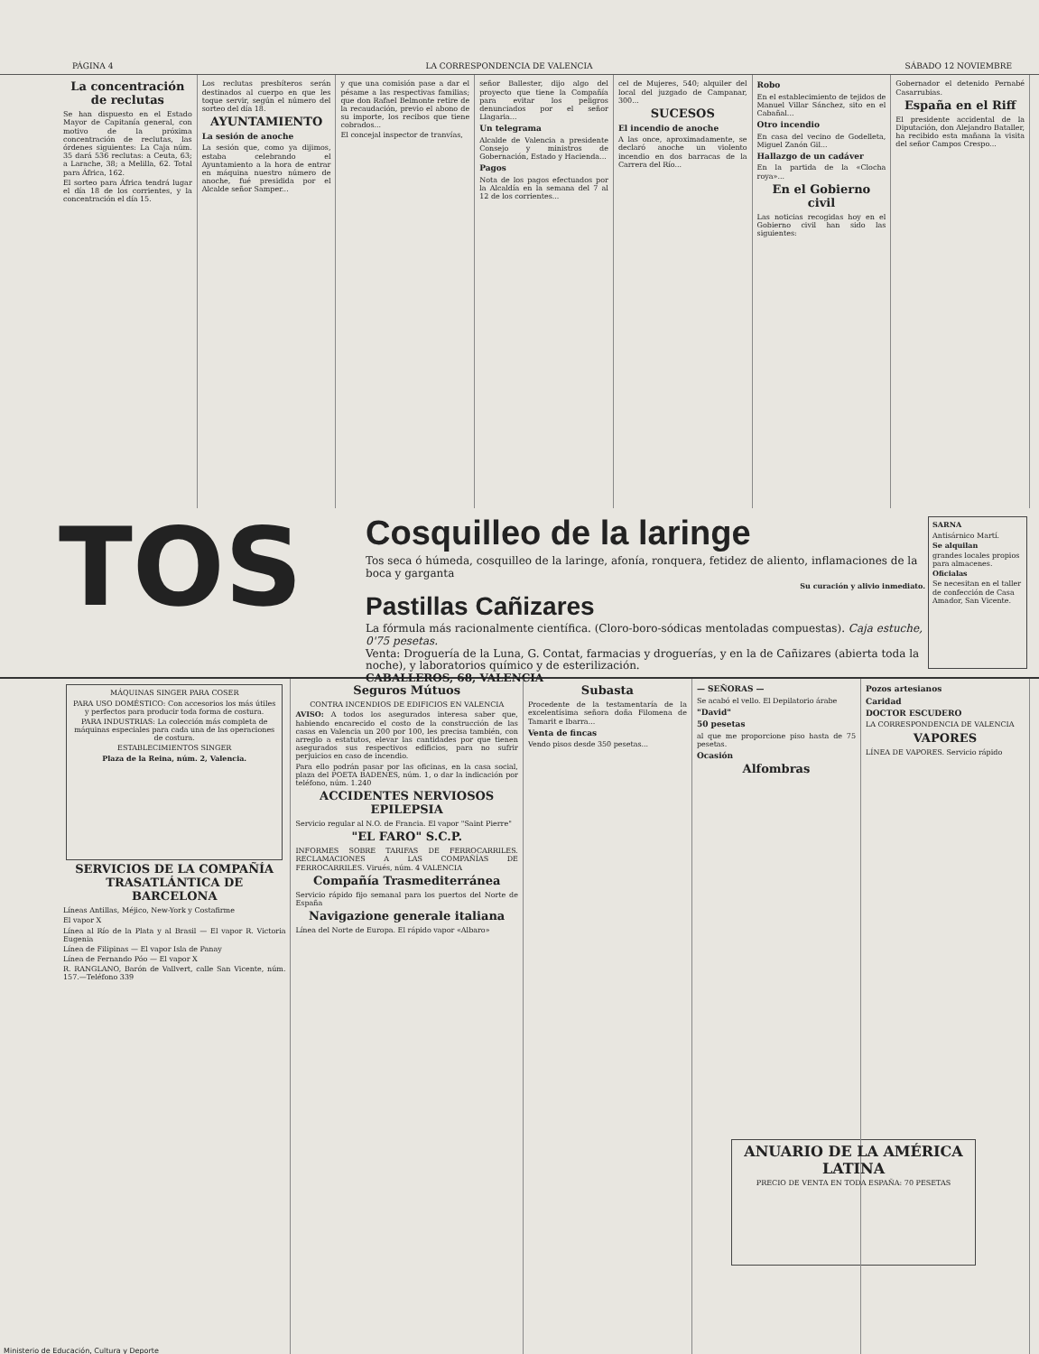PÁGINA 4 LA CORRESPONDENCIA DE VALENCIA SÁBADO 12 NOVIEMBRE
La concentración de reclutas
Se han dispuesto en el Estado Mayor de Capitanía general, con motivo de la próxima concentración de reclutas, las órdenes siguientes: La Caja núm. 35 dará 536 reclutas: a Ceuta, 63; a Larache, 38; a Melilla, 62. Total para África, 162.
El sorteo para África tendrá lugar el día 18 de los corrientes, y la concentración el día 15.
Los reclutas presbíteros serán destinados al cuerpo en que les toque servir, según el número del sorteo del día 18.
AYUNTAMIENTO
La sesión de anoche
La sesión que, como ya dijimos, estaba celebrando el Ayuntamiento a la hora de entrar en máquina nuestro número de anoche, fué presidida por el Alcalde señor Samper...
y que una comisión pase a dar el pésame a las respectivas familias; que don Rafael Belmonte retire de la recaudación, previo el abono de su importe, los recibos que tiene cobrados...
El concejal inspector de tranvías,
señor Ballester, dijo algo del proyecto que tiene la Compañía para evitar los peligros denunciados por el señor Llagaria...
Un telegrama
Alcalde de Valencia a presidente Consejo y ministros de Gobernación, Estado y Hacienda...
Pagos
Nota de los pagos efectuados por la Alcaldía en la semana del 7 al 12 de los corrientes...
cel de Mujeres, 540; alquiler del local del juzgado de Campanar, 300...
SUCESOS
El incendio de anoche
A las once, aproximadamente, se declaró anoche un violento incendio en dos barracas de la Carrera del Río...
Robo
En el establecimiento de tejidos de Manuel Villar Sánchez, sito en el Cabañal...
Otro incendio
En casa del vecino de Godelleta, Miguel Zanón Gil...
Hallazgo de un cadáver
En la partida de la «Clocha roya»...
En el Gobierno civil
Las noticias recogidas hoy en el Gobierno civil han sido las siguientes:
Gobernador el detenido Pernabé Casarrubias.
España en el Riff
El presidente accidental de la Diputación, don Alejandro Bataller, ha recibido esta mañana la visita del señor Campos Crespo...
TOS
Cosquilleo de la laringe
Tos seca ó húmeda, cosquilleo de la laringe, afonía, ronquera, fetidez de aliento, inflamaciones de la boca y garganta
Su curación y alivio inmediato.
Pastillas Cañizares
La fórmula más racionalmente científica. (Cloro-boro-sódicas mentoladas compuestas). Caja estuche, 0'75 pesetas.
Venta: Droguería de la Luna, G. Contat, farmacias y droguerías, y en la de Cañizares (abierta toda la noche), y laboratorios químico y de esterilización.
CABALLEROS, 68, VALENCIA
SARNA
Antisárnico Martí.
Se alquilan
grandes locales propios para almacenes.
Oficialas
Se necesitan en el taller de confección de Casa Amador, San Vicente.
MÁQUINAS SINGER PARA COSER
PARA USO DOMÉSTICO: Con accesorios los más útiles y perfectos para producir toda forma de costura.
PARA INDUSTRIAS: La colección más completa de máquinas especiales para cada una de las operaciones de costura.
ESTABLECIMIENTOS SINGER
Plaza de la Reina, núm. 2, Valencia.
SERVICIOS DE LA COMPAÑÍA TRASATLÁNTICA DE BARCELONA
Líneas Antillas, Méjico, New-York y Costafirme
El vapor X
Línea al Río de la Plata y al Brasil — El vapor R. Victoria Eugenia
Línea de Filipinas — El vapor Isla de Panay
Línea de Fernando Póo — El vapor X
R. RANGLANO, Barón de Vallvert, calle San Vicente, núm. 157.—Teléfono 339
Seguros Mútuos
CONTRA INCENDIOS DE EDIFICIOS EN VALENCIA
AVISO: A todos los asegurados interesa saber que, habiendo encarecido el costo de la construcción de las casas en Valencia un 200 por 100, les precisa también, con arreglo a estatutos, elevar las cantidades por que tienen asegurados sus respectivos edificios, para no sufrir perjuicios en caso de incendio.
Para ello podrán pasar por las oficinas, en la casa social, plaza del POETA BADENES, núm. 1, o dar la indicación por teléfono, núm. 1.240
ACCIDENTES NERVIOSOS EPILEPSIA
Servicio regular al N.O. de Francia. El vapor "Saint Pierre"
"EL FARO" S.C.P.
INFORMES SOBRE TARIFAS DE FERROCARRILES. RECLAMACIONES A LAS COMPAÑÍAS DE FERROCARRILES. Virués, núm. 4 VALENCIA
Compañía Trasmediterránea
Servicio rápido fijo semanal para los puertos del Norte de España
Navigazione generale italiana
Línea del Norte de Europa. El rápido vapor «Albaro»
Subasta
Procedente de la testamentaría de la excelentísima señora doña Filomena de Tamarit e Ibarra...
Venta de fincas
Vendo pisos desde 350 pesetas...
— SEÑORAS —
Se acabó el vello. El Depilatorio árabe
"David"
50 pesetas
al que me proporcione piso hasta de 75 pesetas.
Ocasión
Alfombras
Pozos artesianos
Caridad
DOCTOR ESCUDERO
LA CORRESPONDENCIA DE VALENCIA
VAPORES
LÍNEA DE VAPORES. Servicio rápido
ANUARIO DE LA AMÉRICA LATINA
PRECIO DE VENTA EN TODA ESPAÑA: 70 PESETAS
Ministerio de Educación, Cultura y Deporte